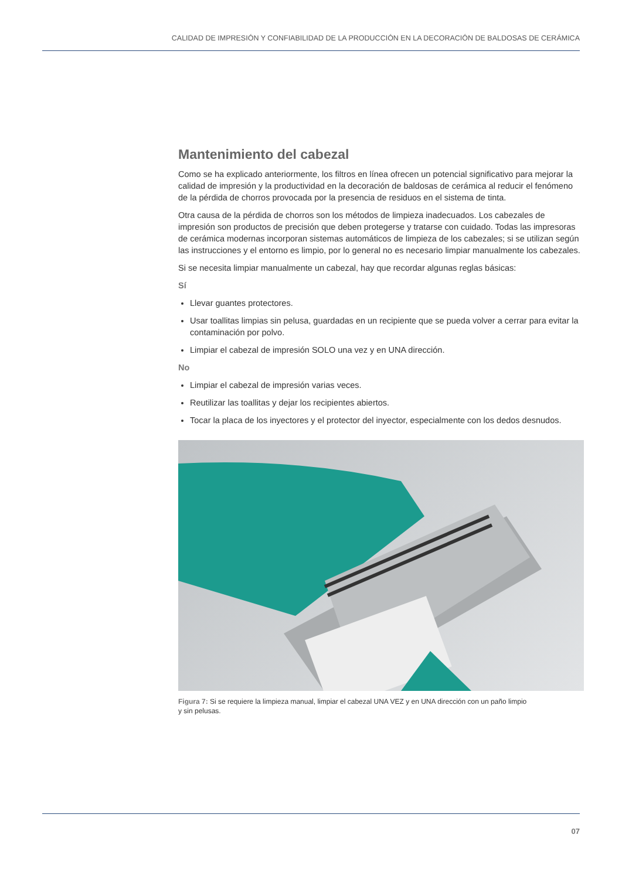CALIDAD DE IMPRESIÓN Y CONFIABILIDAD DE LA PRODUCCIÓN EN LA DECORACIÓN DE BALDOSAS DE CERÁMICA
Mantenimiento del cabezal
Como se ha explicado anteriormente, los filtros en línea ofrecen un potencial significativo para mejorar la calidad de impresión y la productividad en la decoración de baldosas de cerámica al reducir el fenómeno de la pérdida de chorros provocada por la presencia de residuos en el sistema de tinta.
Otra causa de la pérdida de chorros son los métodos de limpieza inadecuados. Los cabezales de impresión son productos de precisión que deben protegerse y tratarse con cuidado. Todas las impresoras de cerámica modernas incorporan sistemas automáticos de limpieza de los cabezales; si se utilizan según las instrucciones y el entorno es limpio, por lo general no es necesario limpiar manualmente los cabezales.
Si se necesita limpiar manualmente un cabezal, hay que recordar algunas reglas básicas:
Sí
Llevar guantes protectores.
Usar toallitas limpias sin pelusa, guardadas en un recipiente que se pueda volver a cerrar para evitar la contaminación por polvo.
Limpiar el cabezal de impresión SOLO una vez y en UNA dirección.
No
Limpiar el cabezal de impresión varias veces.
Reutilizar las toallitas y dejar los recipientes abiertos.
Tocar la placa de los inyectores y el protector del inyector, especialmente con los dedos desnudos.
Figura 7: Si se requiere la limpieza manual, limpiar el cabezal UNA VEZ y en UNA dirección con un paño limpio
y sin pelusas.
07